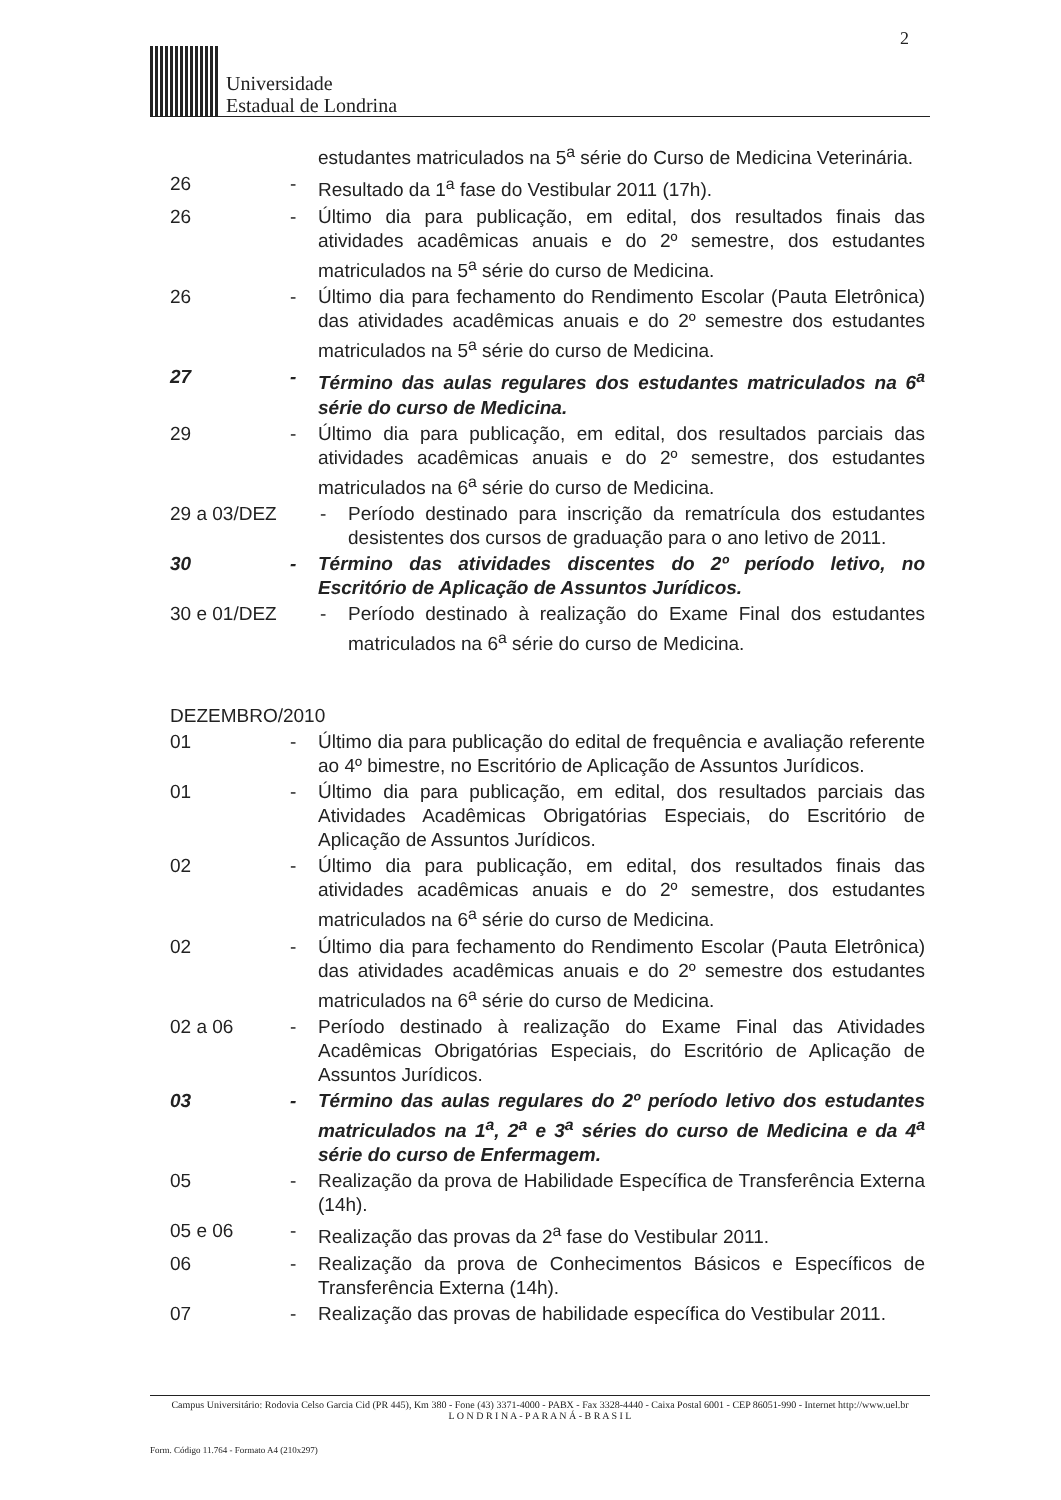2
Universidade
Estadual de Londrina
estudantes matriculados na 5<sup>a</sup> série do Curso de Medicina Veterinária.
26 - Resultado da 1<sup>a</sup> fase do Vestibular 2011 (17h).
26 - Último dia para publicação, em edital, dos resultados finais das atividades acadêmicas anuais e do 2º semestre, dos estudantes matriculados na 5<sup>a</sup> série do curso de Medicina.
26 - Último dia para fechamento do Rendimento Escolar (Pauta Eletrônica) das atividades acadêmicas anuais e do 2º semestre dos estudantes matriculados na 5<sup>a</sup> série do curso de Medicina.
27 - Término das aulas regulares dos estudantes matriculados na 6<sup>a</sup> série do curso de Medicina.
29 - Último dia para publicação, em edital, dos resultados parciais das atividades acadêmicas anuais e do 2º semestre, dos estudantes matriculados na 6<sup>a</sup> série do curso de Medicina.
29 a 03/DEZ - Período destinado para inscrição da rematrícula dos estudantes desistentes dos cursos de graduação para o ano letivo de 2011.
30 - Término das atividades discentes do 2º período letivo, no Escritório de Aplicação de Assuntos Jurídicos.
30 e 01/DEZ - Período destinado à realização do Exame Final dos estudantes matriculados na 6<sup>a</sup> série do curso de Medicina.
DEZEMBRO/2010
01 - Último dia para publicação do edital de frequência e avaliação referente ao 4º bimestre, no Escritório de Aplicação de Assuntos Jurídicos.
01 - Último dia para publicação, em edital, dos resultados parciais das Atividades Acadêmicas Obrigatórias Especiais, do Escritório de Aplicação de Assuntos Jurídicos.
02 - Último dia para publicação, em edital, dos resultados finais das atividades acadêmicas anuais e do 2º semestre, dos estudantes matriculados na 6<sup>a</sup> série do curso de Medicina.
02 - Último dia para fechamento do Rendimento Escolar (Pauta Eletrônica) das atividades acadêmicas anuais e do 2º semestre dos estudantes matriculados na 6<sup>a</sup> série do curso de Medicina.
02 a 06 - Período destinado à realização do Exame Final das Atividades Acadêmicas Obrigatórias Especiais, do Escritório de Aplicação de Assuntos Jurídicos.
03 - Término das aulas regulares do 2º período letivo dos estudantes matriculados na 1<sup>a</sup>, 2<sup>a</sup> e 3<sup>a</sup> séries do curso de Medicina e da 4<sup>a</sup> série do curso de Enfermagem.
05 - Realização da prova de Habilidade Específica de Transferência Externa (14h).
05 e 06 - Realização das provas da 2<sup>a</sup> fase do Vestibular 2011.
06 - Realização da prova de Conhecimentos Básicos e Específicos de Transferência Externa (14h).
07 - Realização das provas de habilidade específica do Vestibular 2011.
Campus Universitário: Rodovia Celso Garcia Cid (PR 445), Km 380 - Fone (43) 3371-4000 - PABX - Fax 3328-4440 - Caixa Postal 6001 - CEP 86051-990 - Internet http://www.uel.br
L O N D R I N A - P A R A N Á - B R A S I L
Form. Código 11.764 - Formato A4 (210x297)